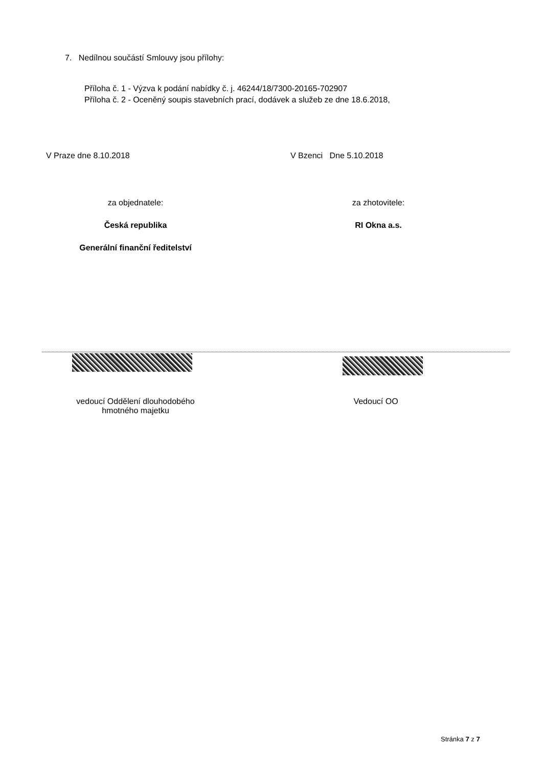7. Nedílnou součástí Smlouvy jsou přílohy:
Příloha č. 1 - Výzva k podání nabídky č. j. 46244/18/7300-20165-702907
Příloha č. 2 - Oceněný soupis stavebních prací, dodávek a služeb ze dne 18.6.2018,
V Praze dne 8.10.2018 V Bzenci Dne 5.10.2018
za objednatele: za zhotovitele:
Česká republika RI Okna a.s.
Generální finanční ředitelství
vedoucí Oddělení dlouhodobého
hmotného majetku
Vedoucí OO
Stránka 7 z 7